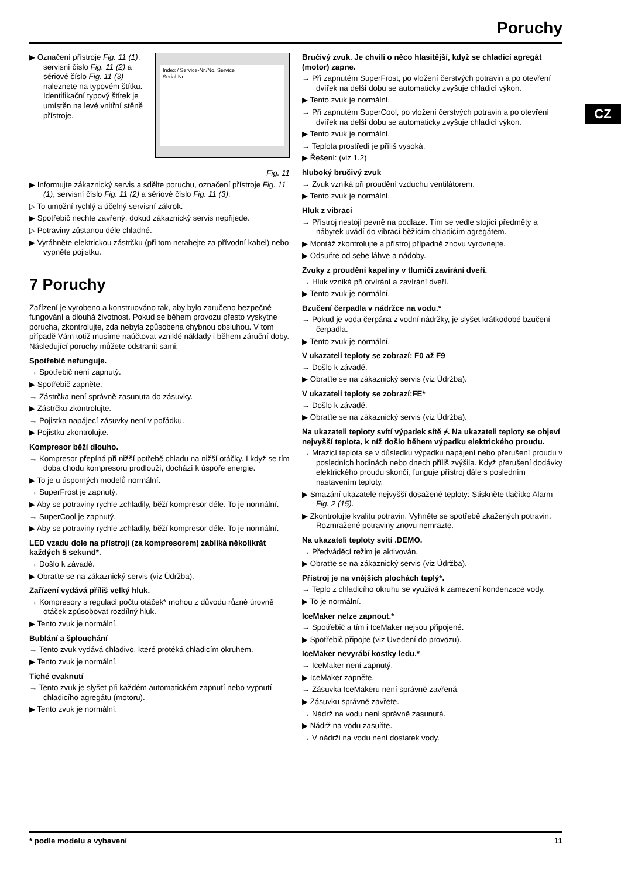Poruchy
CZ
Index / Service-Nr./No. Service
Serial-Nr
▶ Označení přístroje Fig. 11 (1), servisní číslo Fig. 11 (2) a sériové číslo Fig. 11 (3) naleznete na typovém štítku. Identifikační typový štítek je umístěn na levé vnitřní stěně přístroje.
Fig. 11
▶ Informujte zákaznický servis a sdělte poruchu, označení přístroje Fig. 11 (1), servisní číslo Fig. 11 (2) a sériové číslo Fig. 11 (3).
▷ To umožní rychlý a účelný servisní zákrok.
▶ Spotřebič nechte zavřený, dokud zákaznický servis nepřijede.
▷ Potraviny zůstanou déle chladné.
▶ Vytáhněte elektrickou zástrčku (při tom netahejte za přívodní kabel) nebo vypněte pojistku.
7 Poruchy
Zařízení je vyrobeno a konstruováno tak, aby bylo zaručeno bezpečné fungování a dlouhá životnost. Pokud se během provozu přesto vyskytne porucha, zkontrolujte, zda nebyla způsobena chybnou obsluhou. V tom případě Vám totiž musíme naúčtovat vzniklé náklady i během záruční doby. Následující poruchy můžete odstranit sami:
Spotřebič nefunguje.
→ Spotřebič není zapnutý.
▶ Spotřebič zapněte.
→ Zástrčka není správně zasunuta do zásuvky.
▶ Zástrčku zkontrolujte.
→ Pojistka napájecí zásuvky není v pořádku.
▶ Pojistku zkontrolujte.
Kompresor běží dlouho.
→ Kompresor přepíná při nižší potřebě chladu na nižší otáčky. I když se tím doba chodu kompresoru prodlouží, dochází k úspoře energie.
▶ To je u úsporných modelů normální.
→ SuperFrost je zapnutý.
▶ Aby se potraviny rychle zchladily, běží kompresor déle. To je normální.
→ SuperCool je zapnutý.
▶ Aby se potraviny rychle zchladily, běží kompresor déle. To je normální.
LED vzadu dole na přístroji (za kompresorem) zabliká několikrát každých 5 sekund*.
→ Došlo k závadě.
▶ Obraťte se na zákaznický servis (viz Údržba).
Zařízení vydává příliš velký hluk.
→ Kompresory s regulací počtu otáček* mohou z důvodu různé úrovně otáček způsobovat rozdílný hluk.
▶ Tento zvuk je normální.
Bublání a šplouchání
→ Tento zvuk vydává chladivo, které protéká chladicím okruhem.
▶ Tento zvuk je normální.
Tiché cvaknutí
→ Tento zvuk je slyšet při každém automatickém zapnutí nebo vypnutí chladicího agregátu (motoru).
▶ Tento zvuk je normální.
Bručivý zvuk. Je chvíli o něco hlasitější, když se chladicí agregát (motor) zapne.
→ Při zapnutém SuperFrost, po vložení čerstvých potravin a po otevření dvířek na delší dobu se automaticky zvyšuje chladicí výkon.
▶ Tento zvuk je normální.
→ Při zapnutém SuperCool, po vložení čerstvých potravin a po otevření dvířek na delší dobu se automaticky zvyšuje chladicí výkon.
▶ Tento zvuk je normální.
→ Teplota prostředí je příliš vysoká.
▶ Řešení: (viz 1.2)
hluboký bručivý zvuk
→ Zvuk vzniká při proudění vzduchu ventilátorem.
▶ Tento zvuk je normální.
Hluk z vibrací
→ Přístroj nestojí pevně na podlaze. Tím se vedle stojící předměty a nábytek uvádí do vibrací běžícím chladicím agregátem.
▶ Montáž zkontrolujte a přístroj případně znovu vyrovnejte.
▶ Odsuňte od sebe láhve a nádoby.
Zvuky z proudění kapaliny v tlumiči zavírání dveří.
→ Hluk vzniká při otvírání a zavírání dveří.
▶ Tento zvuk je normální.
Bzučení čerpadla v nádržce na vodu.*
→ Pokud je voda čerpána z vodní nádržky, je slyšet krátkodobé bzučení čerpadla.
▶ Tento zvuk je normální.
V ukazateli teploty se zobrazí: F0 až F9
→ Došlo k závadě.
▶ Obraťte se na zákaznický servis (viz Údržba).
V ukazateli teploty se zobrazí:FE*
→ Došlo k závadě.
▶ Obraťte se na zákaznický servis (viz Údržba).
Na ukazateli teploty svítí výpadek sítě ⌿. Na ukazateli teploty se objeví nejvyšší teplota, k níž došlo během výpadku elektrického proudu.
→ Mrazicí teplota se v důsledku výpadku napájení nebo přerušení proudu v posledních hodinách nebo dnech příliš zvýšila. Když přerušení dodávky elektrického proudu skončí, funguje přístroj dále s posledním nastavením teploty.
▶ Smazání ukazatele nejvyšší dosažené teploty: Stiskněte tlačítko Alarm Fig. 2 (15).
▶ Zkontrolujte kvalitu potravin. Vyhněte se spotřebě zkažených potravin. Rozmražené potraviny znovu nemrazte.
Na ukazateli teploty svítí .DEMO.
→ Předváděcí režim je aktivován.
▶ Obraťte se na zákaznický servis (viz Údržba).
Přístroj je na vnějších plochách teplý*.
→ Teplo z chladicího okruhu se využívá k zamezení kondenzace vody.
▶ To je normální.
IceMaker nelze zapnout.*
→ Spotřebič a tím i IceMaker nejsou připojené.
▶ Spotřebič připojte (viz Uvedení do provozu).
IceMaker nevyrábí kostky ledu.*
→ IceMaker není zapnutý.
▶ IceMaker zapněte.
→ Zásuvka IceMakeru není správně zavřená.
▶ Zásuvku správně zavřete.
→ Nádrž na vodu není správně zasunutá.
▶ Nádrž na vodu zasuňte.
→ V nádrži na vodu není dostatek vody.
* podle modelu a vybavení 11